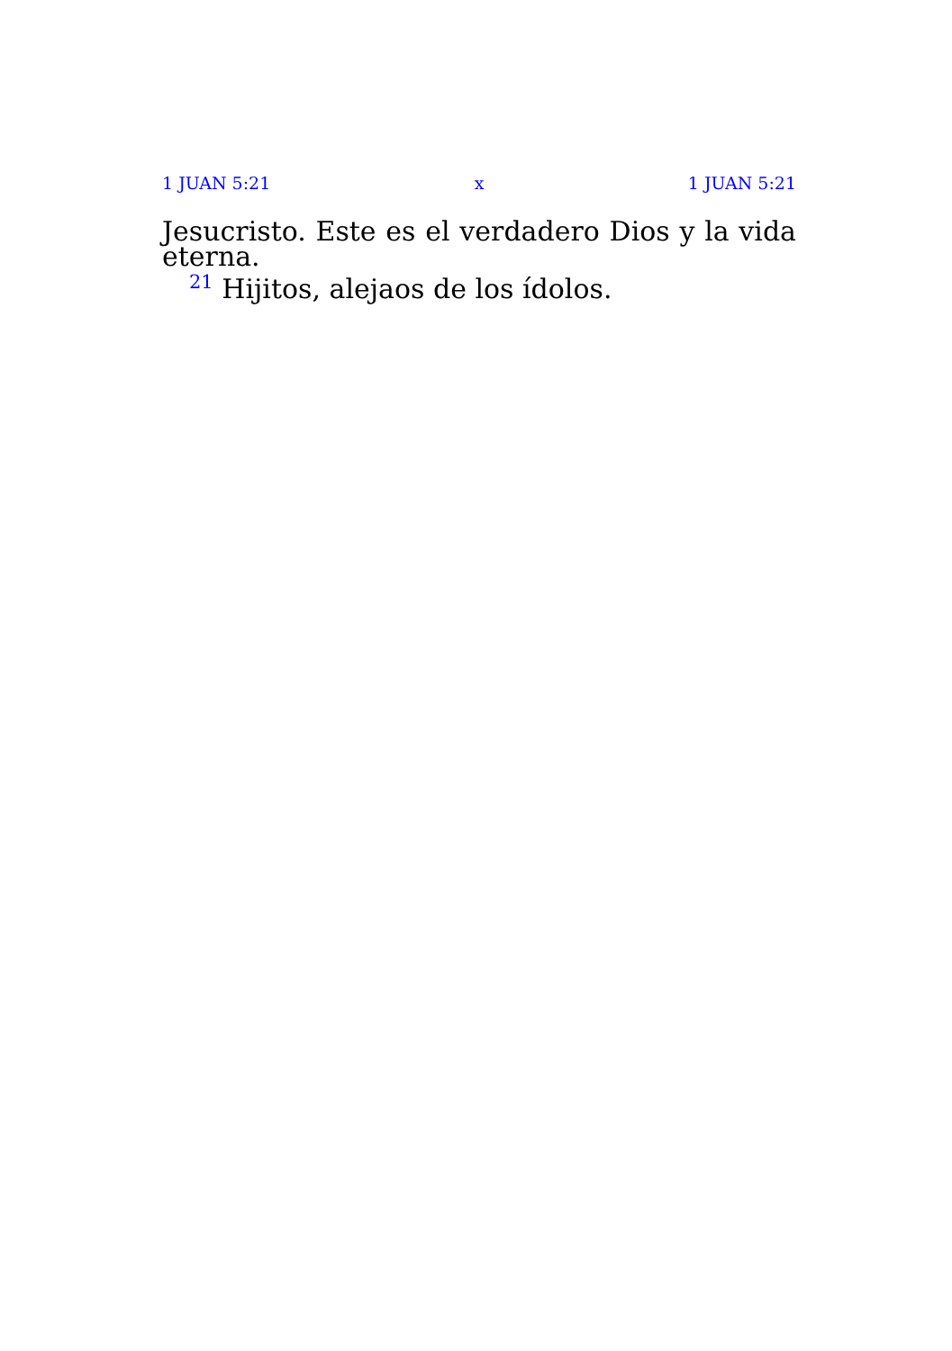1 JUAN 5:21 x 1 JUAN 5:21
Jesucristo. Este es el verdadero Dios y la vida eterna.
<sup>21</sup> Hijitos, alejaos de los ídolos.